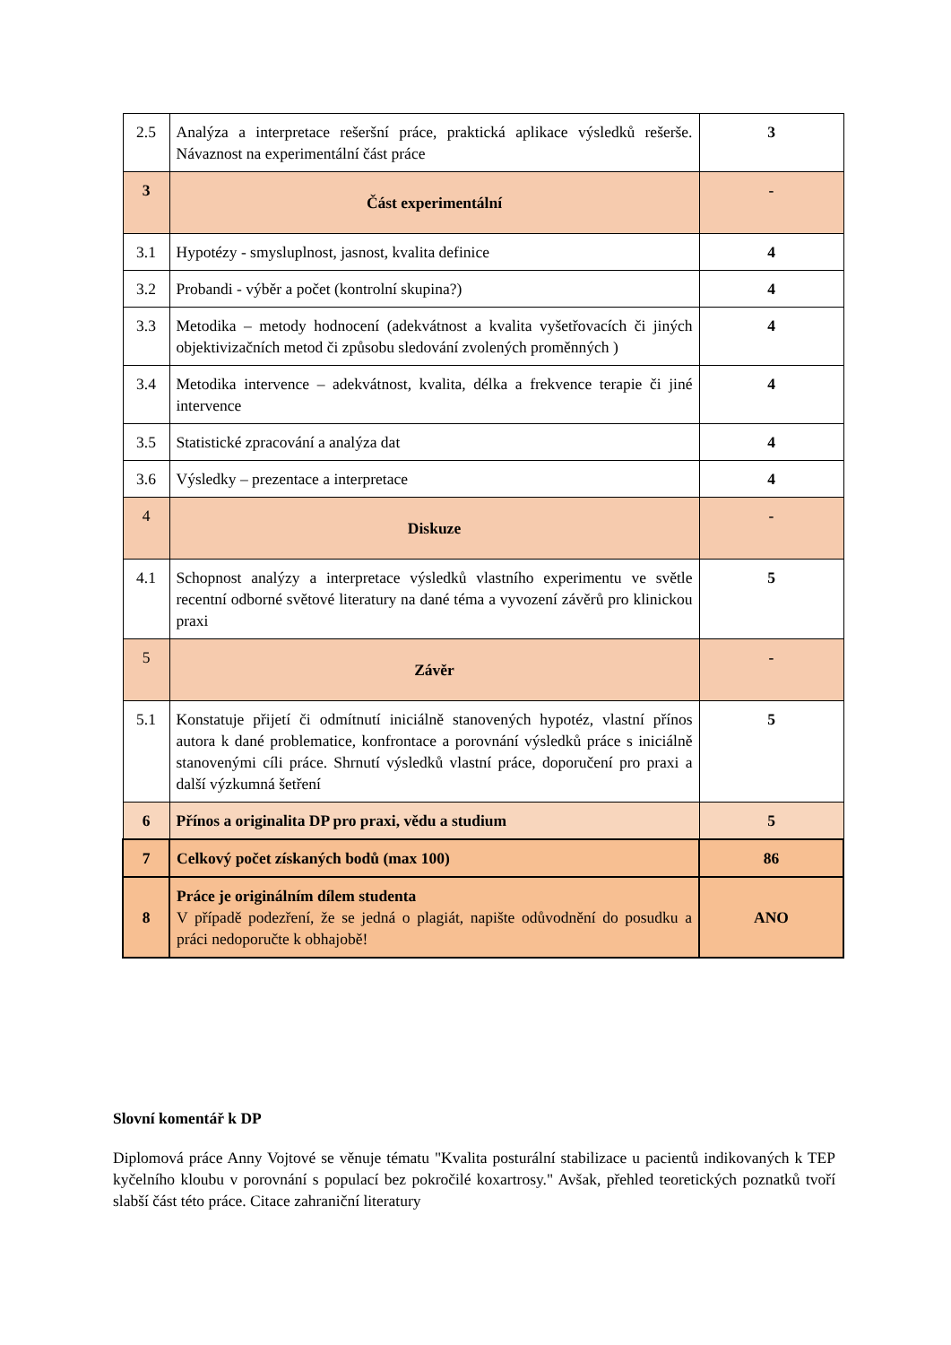| 2.5 | Analýza a interpretace rešeršní práce, praktická aplikace výsledků rešerše. Návaznost na experimentální část práce | 3 |
| 3 | Část experimentální | - |
| 3.1 | Hypotézy - smysluplnost, jasnost, kvalita definice | 4 |
| 3.2 | Probandi - výběr a počet (kontrolní skupina?) | 4 |
| 3.3 | Metodika – metody hodnocení (adekvátnost a kvalita vyšetřovacích či jiných objektivizačních metod či způsobu sledování zvolených proměnných ) | 4 |
| 3.4 | Metodika intervence – adekvátnost, kvalita, délka a frekvence terapie či jiné intervence | 4 |
| 3.5 | Statistické zpracování a analýza dat | 4 |
| 3.6 | Výsledky – prezentace a interpretace | 4 |
| 4 | Diskuze | - |
| 4.1 | Schopnost analýzy a interpretace výsledků vlastního experimentu ve světle recentní odborné světové literatury na dané téma a vyvození závěrů pro klinickou praxi | 5 |
| 5 | Závěr | - |
| 5.1 | Konstatuje přijetí či odmítnutí iniciálně stanovených hypotéz, vlastní přínos autora k dané problematice, konfrontace a porovnání výsledků práce s iniciálně stanovenými cíli práce. Shrnutí výsledků vlastní práce, doporučení pro praxi a další výzkumná šetření | 5 |
| 6 | Přínos a originalita DP pro praxi, vědu a studium | 5 |
| 7 | Celkový počet získaných bodů (max 100) | 86 |
| 8 | Práce je originálním dílem studenta V případě podezření, že se jedná o plagiát, napište odůvodnění do posudku a práci nedoporučte k obhajobě! | ANO |
Slovní komentář k DP
Diplomová práce Anny Vojtové se věnuje tématu "Kvalita posturální stabilizace u pacientů indikovaných k TEP kyčelního kloubu v porovnání s populací bez pokročilé koxartrosy." Avšak, přehled teoretických poznatků tvoří slabší část této práce. Citace zahraniční literatury